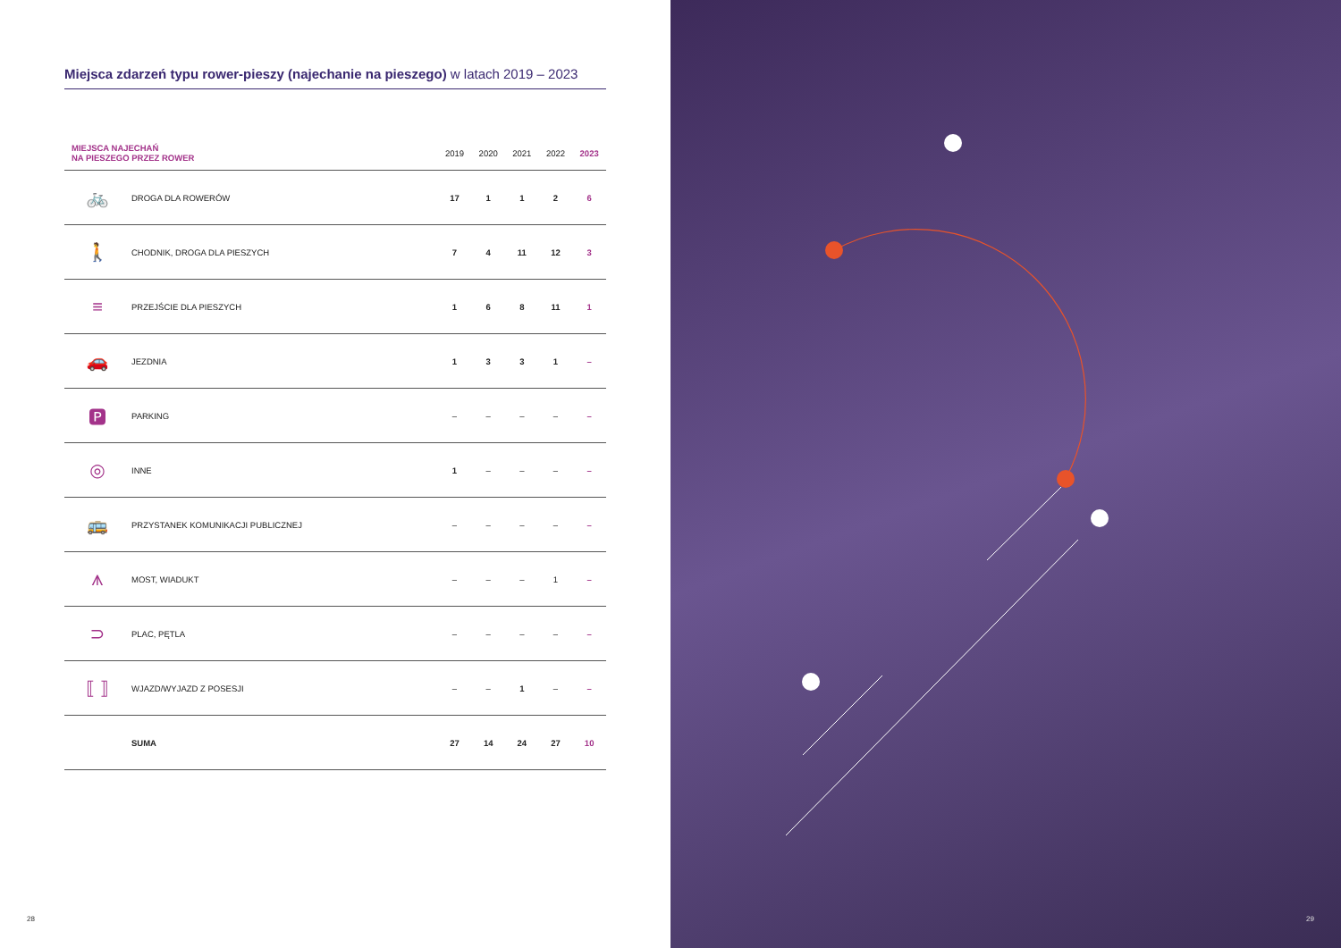Miejsca zdarzeń typu rower-pieszy (najechanie na pieszego) w latach 2019 – 2023
| MIEJSCA NAJECHAŃ NA PIESZEGO PRZEZ ROWER | | 2019 | 2020 | 2021 | 2022 | 2023 |
| --- | --- | --- | --- | --- | --- | --- |
| 🚲 | DROGA DLA ROWERÓW | 17 | 1 | 1 | 2 | 6 |
| 🚶 | CHODNIK, DROGA DLA PIESZYCH | 7 | 4 | 11 | 12 | 3 |
| ≡ | PRZEJŚCIE DLA PIESZYCH | 1 | 6 | 8 | 11 | 1 |
| 🚗 | JEZDNIA | 1 | 3 | 3 | 1 | – |
| 🅿 | PARKING | – | – | – | – | – |
| ◎ | INNE | 1 | – | – | – | – |
| 🚌 | PRZYSTANEK KOMUNIKACJI PUBLICZNEJ | – | – | – | – | – |
| ⩚ | MOST, WIADUKT | – | – | – | 1 | – |
| ⊃ | PLAC, PĘTLA | – | – | – | – | – |
| ⟦ ⟧ | WJAZD/WYJAZD Z POSESJI | – | – | 1 | – | – |
| | SUMA | 27 | 14 | 24 | 27 | 10 |
28
29